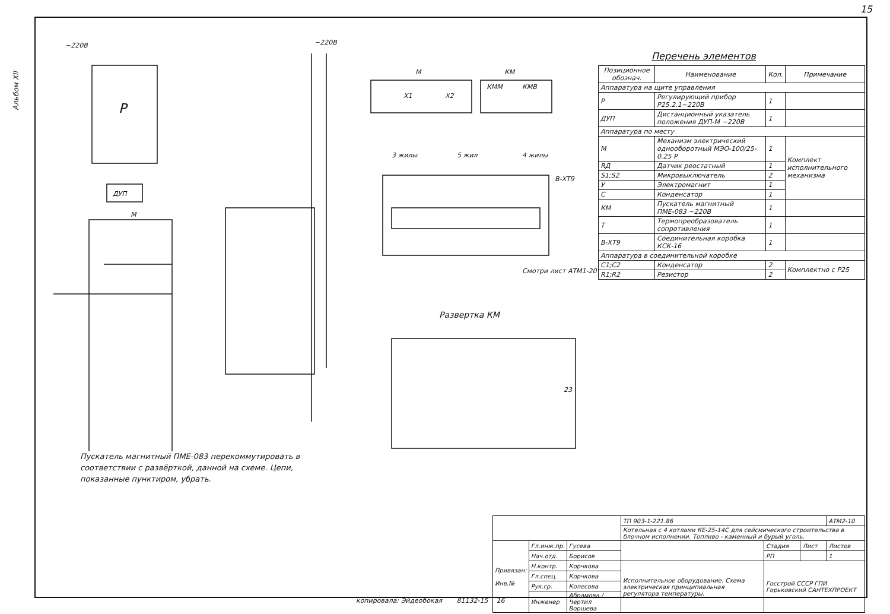15
Альбом XII
~220В
~220В
Р
ДУП
М
М
КМ
Х1
Х2
КММ
КМВ
3 жилы
5 жил
4 жилы
В-ХТ9
Смотри лист АТМ1-20
Развертка КМ
23
Перечень элементов
| Позиционное обознач. | Наименование | Кол. | Примечание |
| --- | --- | --- | --- |
| Аппаратура на щите управления | | | |
| Р | Регулирующий прибор Р25.2.1~220В | 1 | |
| ДУП | Дистанционный указатель положения ДУП-М ~220В | 1 | |
| Аппаратура по месту | | | |
| М | Механизм электрический однооборотный МЭО-100/25-0.25 Р | 1 | Комплект исполнительного механизма |
| RД | Датчик реостатный | 1 | |
| S1;S2 | Микровыключатель | 2 | |
| У | Электромагнит | 1 | |
| С | Конденсатор | 1 | |
| КМ | Пускатель магнитный ПМЕ-083 ~220В | 1 | |
| Т | Термопреобразователь сопротивления | 1 | |
| В-ХТ9 | Соединительная коробка КСК-16 | 1 | |
| Аппаратура в соединительной коробке | | | |
| C1;C2 | Конденсатор | 2 | Комплектно с Р25 |
| R1;R2 | Резистор | 2 | |
Пускатель магнитный ПМЕ-083 перекоммутировать в соответствии с развёрткой, данной на схеме. Цепи, показанные пунктиром, убрать.
| | | | ТП 903-1-221.86 | | | АТМ2-10 |
| | | | Котельная с 4 котлами КЕ-25-14С для сейсмического строительства в блочном исполнении. Топливо - каменный и бурый уголь. | | | |
| Привязан: Инв.№ | Гл.инж.пр. | Гусева | | Стадия | Лист | Листов |
| | Нач.отд. | Борисов | | РП | | 1 |
| | Н.контр. | Корчкова | Исполнительное оборудование. Схема электрическая принципиальная регулятора температуры. | Госстрой СССР ГПИ Горьковский САНТЕХПРОЕКТ | | |
| | Гл.спец. | Корчкова | | | | |
| | Рук.гр. | Колесова | | | | |
| | Инженер | Абрамова / Чертил Воршева | | | | |
копировала: Эйдеобокая 81132-15 16